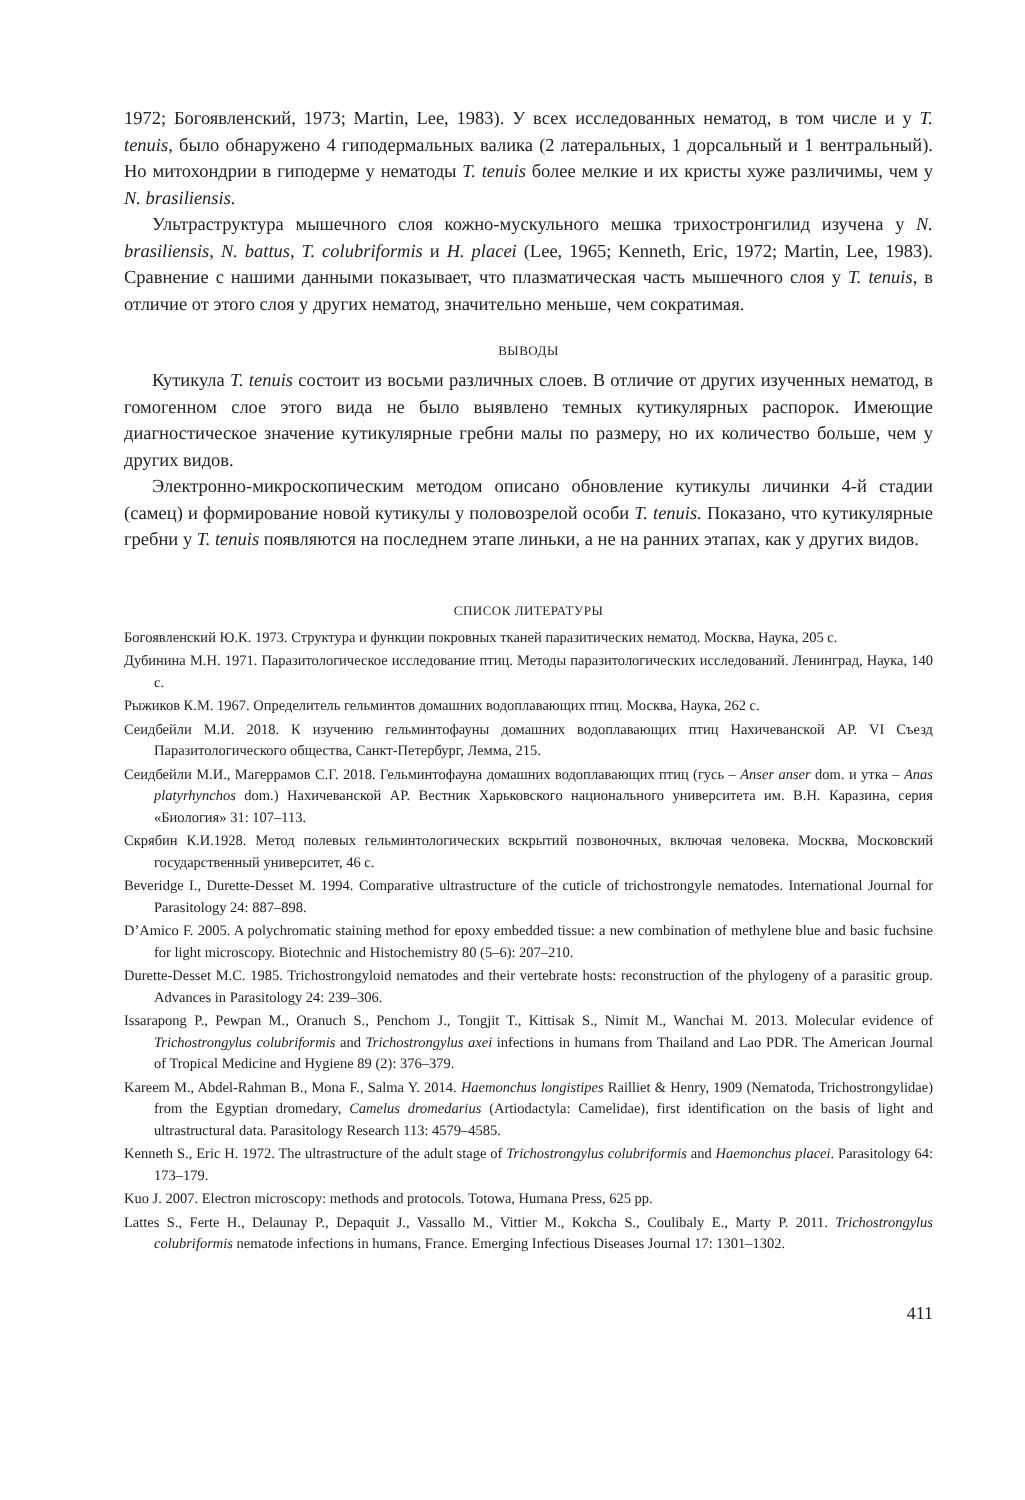1972; Богоявленский, 1973; Martin, Lee, 1983). У всех исследованных нематод, в том числе и у T. tenuis, было обнаружено 4 гиподермальных валика (2 латеральных, 1 дорсальный и 1 вентральный). Но митохондрии в гиподерме у нематоды T. tenuis более мелкие и их кристы хуже различимы, чем у N. brasiliensis.
Ультраструктура мышечного слоя кожно-мускульного мешка трихостронгилид изучена у N. brasiliensis, N. battus, T. colubriformis и H. placei (Lee, 1965; Kenneth, Eric, 1972; Martin, Lee, 1983). Сравнение с нашими данными показывает, что плазматическая часть мышечного слоя у T. tenuis, в отличие от этого слоя у других нематод, значительно меньше, чем сократимая.
ВЫВОДЫ
Кутикула T. tenuis состоит из восьми различных слоев. В отличие от других изученных нематод, в гомогенном слое этого вида не было выявлено темных кутикулярных распорок. Имеющие диагностическое значение кутикулярные гребни малы по размеру, но их количество больше, чем у других видов.
Электронно-микроскопическим методом описано обновление кутикулы личинки 4-й стадии (самец) и формирование новой кутикулы у половозрелой особи T. tenuis. Показано, что кутикулярные гребни у T. tenuis появляются на последнем этапе линьки, а не на ранних этапах, как у других видов.
СПИСОК ЛИТЕРАТУРЫ
Богоявленский Ю.К. 1973. Структура и функции покровных тканей паразитических нематод. Москва, Наука, 205 с.
Дубинина М.Н. 1971. Паразитологическое исследование птиц. Методы паразитологических исследований. Ленинград, Наука, 140 с.
Рыжиков К.М. 1967. Определитель гельминтов домашних водоплавающих птиц. Москва, Наука, 262 с.
Сеидбейли М.И. 2018. К изучению гельминтофауны домашних водоплавающих птиц Нахичеванской АР. VI Съезд Паразитологического общества, Санкт-Петербург, Лемма, 215.
Сеидбейли М.И., Магеррамов С.Г. 2018. Гельминтофауна домашних водоплавающих птиц (гусь – Anser anser dom. и утка – Anas platyrhynchos dom.) Нахичеванской АР. Вестник Харьковского национального университета им. В.Н. Каразина, серия «Биология» 31: 107–113.
Скрябин К.И.1928. Метод полевых гельминтологических вскрытий позвоночных, включая человека. Москва, Московский государственный университет, 46 с.
Beveridge I., Durette-Desset M. 1994. Comparative ultrastructure of the cuticle of trichostrongyle nematodes. International Journal for Parasitology 24: 887–898.
D’Amico F. 2005. A polychromatic staining method for epoxy embedded tissue: a new combination of methylene blue and basic fuchsine for light microscopy. Biotechnic and Histochemistry 80 (5–6): 207–210.
Durette-Desset M.C. 1985. Trichostrongyloid nematodes and their vertebrate hosts: reconstruction of the phylogeny of a parasitic group. Advances in Parasitology 24: 239–306.
Issarapong P., Pewpan M., Oranuch S., Penchom J., Tongjit T., Kittisak S., Nimit M., Wanchai M. 2013. Molecular evidence of Trichostrongylus colubriformis and Trichostrongylus axei infections in humans from Thailand and Lao PDR. The American Journal of Tropical Medicine and Hygiene 89 (2): 376–379.
Kareem M., Abdel-Rahman B., Mona F., Salma Y. 2014. Haemonchus longistipes Railliet & Henry, 1909 (Nematoda, Trichostrongylidae) from the Egyptian dromedary, Camelus dromedarius (Artiodactyla: Camelidae), first identification on the basis of light and ultrastructural data. Parasitology Research 113: 4579–4585.
Kenneth S., Eric H. 1972. The ultrastructure of the adult stage of Trichostrongylus colubriformis and Haemonchus placei. Parasitology 64: 173–179.
Kuo J. 2007. Electron microscopy: methods and protocols. Totowa, Humana Press, 625 pp.
Lattes S., Ferte H., Delaunay P., Depaquit J., Vassallo M., Vittier M., Kokcha S., Coulibaly E., Marty P. 2011. Trichostrongylus colubriformis nematode infections in humans, France. Emerging Infectious Diseases Journal 17: 1301–1302.
411